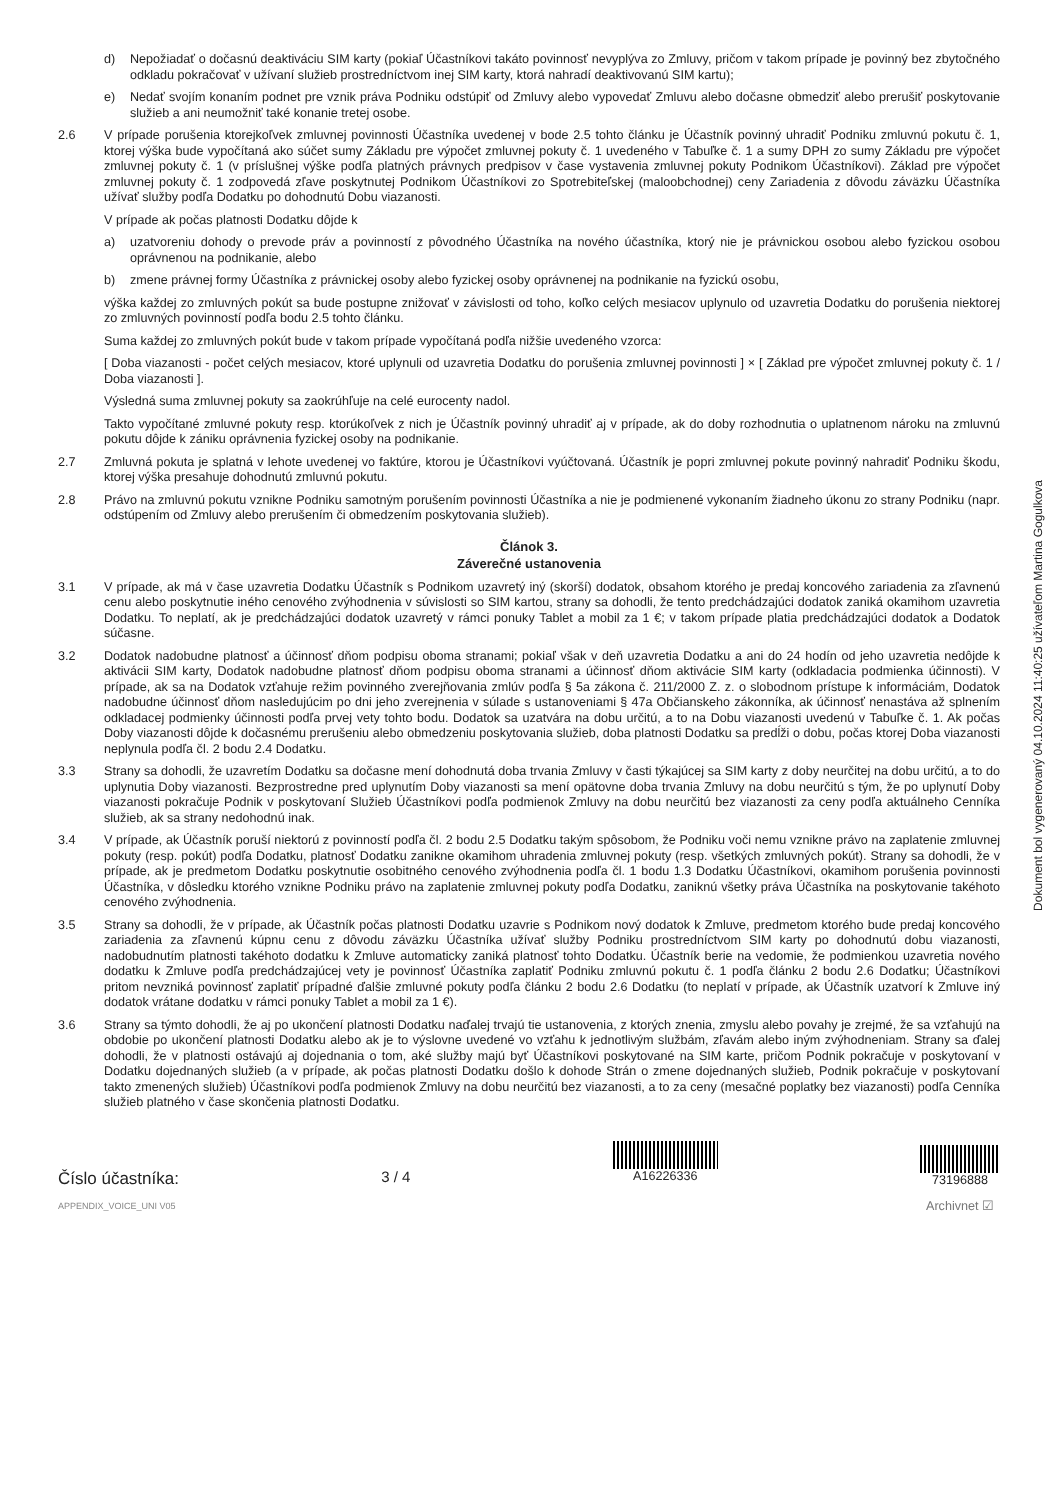d) Nepožiadať o dočasnú deaktiváciu SIM karty (pokiaľ Účastníkovi takáto povinnosť nevyplýva zo Zmluvy, pričom v takom prípade je povinný bez zbytočného odkladu pokračovať v užívaní služieb prostredníctvom inej SIM karty, ktorá nahradí deaktivovanú SIM kartu);
e) Nedať svojím konaním podnet pre vznik práva Podniku odstúpiť od Zmluvy alebo vypovedať Zmluvu alebo dočasne obmedziť alebo prerušiť poskytovanie služieb a ani neumožniť také konanie tretej osobe.
2.6 V prípade porušenia ktorejkoľvek zmluvnej povinnosti Účastníka uvedenej v bode 2.5 tohto článku je Účastník povinný uhradiť Podniku zmluvnú pokutu č. 1, ktorej výška bude vypočítaná ako súčet sumy Základu pre výpočet zmluvnej pokuty č. 1 uvedeného v Tabuľke č. 1 a sumy DPH zo sumy Základu pre výpočet zmluvnej pokuty č. 1 (v príslušnej výške podľa platných právnych predpisov v čase vystavenia zmluvnej pokuty Podnikom Účastníkovi). Základ pre výpočet zmluvnej pokuty č. 1 zodpovedá zľave poskytnutej Podnikom Účastníkovi zo Spotrebiteľskej (maloobchodnej) ceny Zariadenia z dôvodu záväzku Účastníka užívať služby podľa Dodatku po dohodnutú Dobu viazanosti.
V prípade ak počas platnosti Dodatku dôjde k
a) uzatvoreniu dohody o prevode práv a povinností z pôvodného Účastníka na nového účastníka, ktorý nie je právnickou osobou alebo fyzickou osobou oprávnenou na podnikanie, alebo
b) zmene právnej formy Účastníka z právnickej osoby alebo fyzickej osoby oprávnenej na podnikanie na fyzickú osobu,
výška každej zo zmluvných pokút sa bude postupne znižovať v závislosti od toho, koľko celých mesiacov uplynulo od uzavretia Dodatku do porušenia niektorej zo zmluvných povinností podľa bodu 2.5 tohto článku.
Suma každej zo zmluvných pokút bude v takom prípade vypočítaná podľa nižšie uvedeného vzorca:
[ Doba viazanosti - počet celých mesiacov, ktoré uplynuli od uzavretia Dodatku do porušenia zmluvnej povinnosti ] × [ Základ pre výpočet zmluvnej pokuty č. 1 / Doba viazanosti ].
Výsledná suma zmluvnej pokuty sa zaokrúhľuje na celé eurocenty nadol.
Takto vypočítané zmluvné pokuty resp. ktorúkoľvek z nich je Účastník povinný uhradiť aj v prípade, ak do doby rozhodnutia o uplatnenom nároku na zmluvnú pokutu dôjde k zániku oprávnenia fyzickej osoby na podnikanie.
2.7 Zmluvná pokuta je splatná v lehote uvedenej vo faktúre, ktorou je Účastníkovi vyúčtovaná. Účastník je popri zmluvnej pokute povinný nahradiť Podniku škodu, ktorej výška presahuje dohodnutú zmluvnú pokutu.
2.8 Právo na zmluvnú pokutu vznikne Podniku samotným porušením povinnosti Účastníka a nie je podmienené vykonaním žiadneho úkonu zo strany Podniku (napr. odstúpením od Zmluvy alebo prerušením či obmedzením poskytovania služieb).
Článok 3.
Záverečné ustanovenia
3.1 V prípade, ak má v čase uzavretia Dodatku Účastník s Podnikom uzavretý iný (skorší) dodatok, obsahom ktorého je predaj koncového zariadenia za zľavnenú cenu alebo poskytnutie iného cenového zvýhodnenia v súvislosti so SIM kartou, strany sa dohodli, že tento predchádzajúci dodatok zaniká okamihom uzavretia Dodatku. To neplatí, ak je predchádzajúci dodatok uzavretý v rámci ponuky Tablet a mobil za 1 €; v takom prípade platia predchádzajúci dodatok a Dodatok súčasne.
3.2 Dodatok nadobudne platnosť a účinnosť dňom podpisu oboma stranami; pokiaľ však v deň uzavretia Dodatku a ani do 24 hodín od jeho uzavretia nedôjde k aktivácii SIM karty, Dodatok nadobudne platnosť dňom podpisu oboma stranami a účinnosť dňom aktivácie SIM karty (odkladacia podmienka účinnosti). V prípade, ak sa na Dodatok vzťahuje režim povinného zverejňovania zmlúv podľa § 5a zákona č. 211/2000 Z. z. o slobodnom prístupe k informáciám, Dodatok nadobudne účinnosť dňom nasledujúcim po dni jeho zverejnenia v súlade s ustanoveniami § 47a Občianskeho zákonníka, ak účinnosť nenastáva až splnením odkladacej podmienky účinnosti podľa prvej vety tohto bodu. Dodatok sa uzatvára na dobu určitú, a to na Dobu viazanosti uvedenú v Tabuľke č. 1. Ak počas Doby viazanosti dôjde k dočasnému prerušeniu alebo obmedzeniu poskytovania služieb, doba platnosti Dodatku sa predĺži o dobu, počas ktorej Doba viazanosti neplynula podľa čl. 2 bodu 2.4 Dodatku.
3.3 Strany sa dohodli, že uzavretím Dodatku sa dočasne mení dohodnutá doba trvania Zmluvy v časti týkajúcej sa SIM karty z doby neurčitej na dobu určitú, a to do uplynutia Doby viazanosti. Bezprostredne pred uplynutím Doby viazanosti sa mení opätovne doba trvania Zmluvy na dobu neurčitú s tým, že po uplynutí Doby viazanosti pokračuje Podnik v poskytovaní Služieb Účastníkovi podľa podmienok Zmluvy na dobu neurčitú bez viazanosti za ceny podľa aktuálneho Cenníka služieb, ak sa strany nedohodnú inak.
3.4 V prípade, ak Účastník poruší niektorú z povinností podľa čl. 2 bodu 2.5 Dodatku takým spôsobom, že Podniku voči nemu vznikne právo na zaplatenie zmluvnej pokuty (resp. pokút) podľa Dodatku, platnosť Dodatku zanikne okamihom uhradenia zmluvnej pokuty (resp. všetkých zmluvných pokút). Strany sa dohodli, že v prípade, ak je predmetom Dodatku poskytnutie osobitného cenového zvýhodnenia podľa čl. 1 bodu 1.3 Dodatku Účastníkovi, okamihom porušenia povinnosti Účastníka, v dôsledku ktorého vznikne Podniku právo na zaplatenie zmluvnej pokuty podľa Dodatku, zaniknú všetky práva Účastníka na poskytovanie takéhoto cenového zvýhodnenia.
3.5 Strany sa dohodli, že v prípade, ak Účastník počas platnosti Dodatku uzavrie s Podnikom nový dodatok k Zmluve, predmetom ktorého bude predaj koncového zariadenia za zľavnenú kúpnu cenu z dôvodu záväzku Účastníka užívať služby Podniku prostredníctvom SIM karty po dohodnutú dobu viazanosti, nadobudnutím platnosti takéhoto dodatku k Zmluve automaticky zaniká platnosť tohto Dodatku. Účastník berie na vedomie, že podmienkou uzavretia nového dodatku k Zmluve podľa predchádzajúcej vety je povinnosť Účastníka zaplatiť Podniku zmluvnú pokutu č. 1 podľa článku 2 bodu 2.6 Dodatku; Účastníkovi pritom nevzniká povinnosť zaplatiť prípadné ďalšie zmluvné pokuty podľa článku 2 bodu 2.6 Dodatku (to neplatí v prípade, ak Účastník uzatvorí k Zmluve iný dodatok vrátane dodatku v rámci ponuky Tablet a mobil za 1 €).
3.6 Strany sa týmto dohodli, že aj po ukončení platnosti Dodatku naďalej trvajú tie ustanovenia, z ktorých znenia, zmyslu alebo povahy je zrejmé, že sa vzťahujú na obdobie po ukončení platnosti Dodatku alebo ak je to výslovne uvedené vo vzťahu k jednotlivým službám, zľavám alebo iným zvýhodneniam. Strany sa ďalej dohodli, že v platnosti ostávajú aj dojednania o tom, aké služby majú byť Účastníkovi poskytované na SIM karte, pričom Podnik pokračuje v poskytovaní v Dodatku dojednaných služieb (a v prípade, ak počas platnosti Dodatku došlo k dohode Strán o zmene dojednaných služieb, Podnik pokračuje v poskytovaní takto zmenených služieb) Účastníkovi podľa podmienok Zmluvy na dobu neurčitú bez viazanosti, a to za ceny (mesačné poplatky bez viazanosti) podľa Cenníka služieb platného v čase skončenia platnosti Dodatku.
Číslo účastníka:
APPENDIX_VOICE_UNI V05
3 / 4
A16226336
73196888
Archivnet ☑
Dokument bol vygenerovaný 04.10.2024 11:40:25 užívateľom Martina Gogulkova